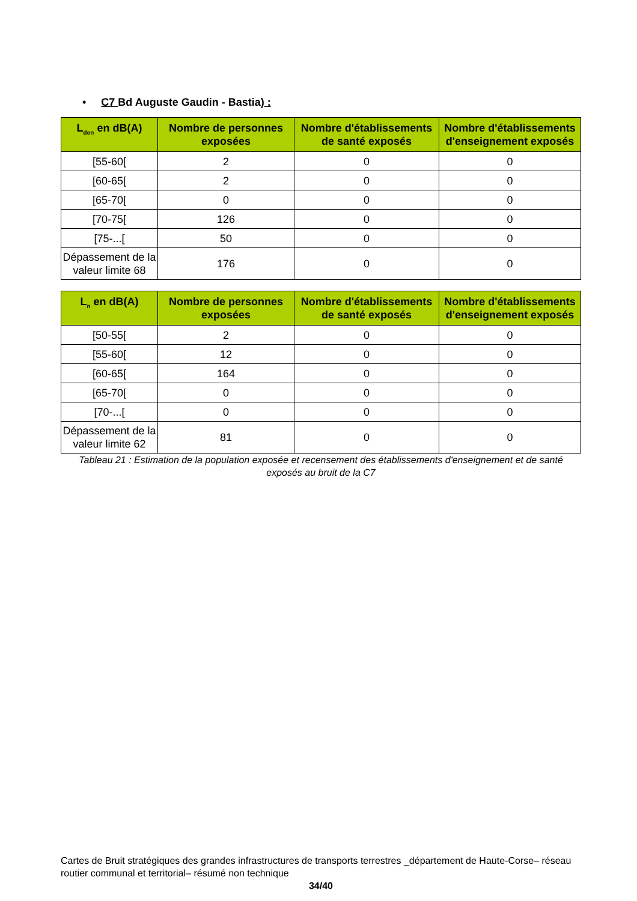• C7 Bd Auguste Gaudin - Bastia) :
| L<sub>den</sub> en dB(A) | Nombre de personnes exposées | Nombre d'établissements de santé exposés | Nombre d'établissements d'enseignement exposés |
| --- | --- | --- | --- |
| [55-60[ | 2 | 0 | 0 |
| [60-65[ | 2 | 0 | 0 |
| [65-70[ | 0 | 0 | 0 |
| [70-75[ | 126 | 0 | 0 |
| [75-...[ | 50 | 0 | 0 |
| Dépassement de la valeur limite 68 | 176 | 0 | 0 |
| L<sub>n</sub> en dB(A) | Nombre de personnes exposées | Nombre d'établissements de santé exposés | Nombre d'établissements d'enseignement exposés |
| --- | --- | --- | --- |
| [50-55[ | 2 | 0 | 0 |
| [55-60[ | 12 | 0 | 0 |
| [60-65[ | 164 | 0 | 0 |
| [65-70[ | 0 | 0 | 0 |
| [70-...[ | 0 | 0 | 0 |
| Dépassement de la valeur limite 62 | 81 | 0 | 0 |
Tableau 21 : Estimation de la population exposée et recensement des établissements d'enseignement et de santé exposés au bruit de la C7
Cartes de Bruit stratégiques des grandes infrastructures de transports terrestres _département de Haute-Corse– réseau routier communal et territorial– résumé non technique
34/40